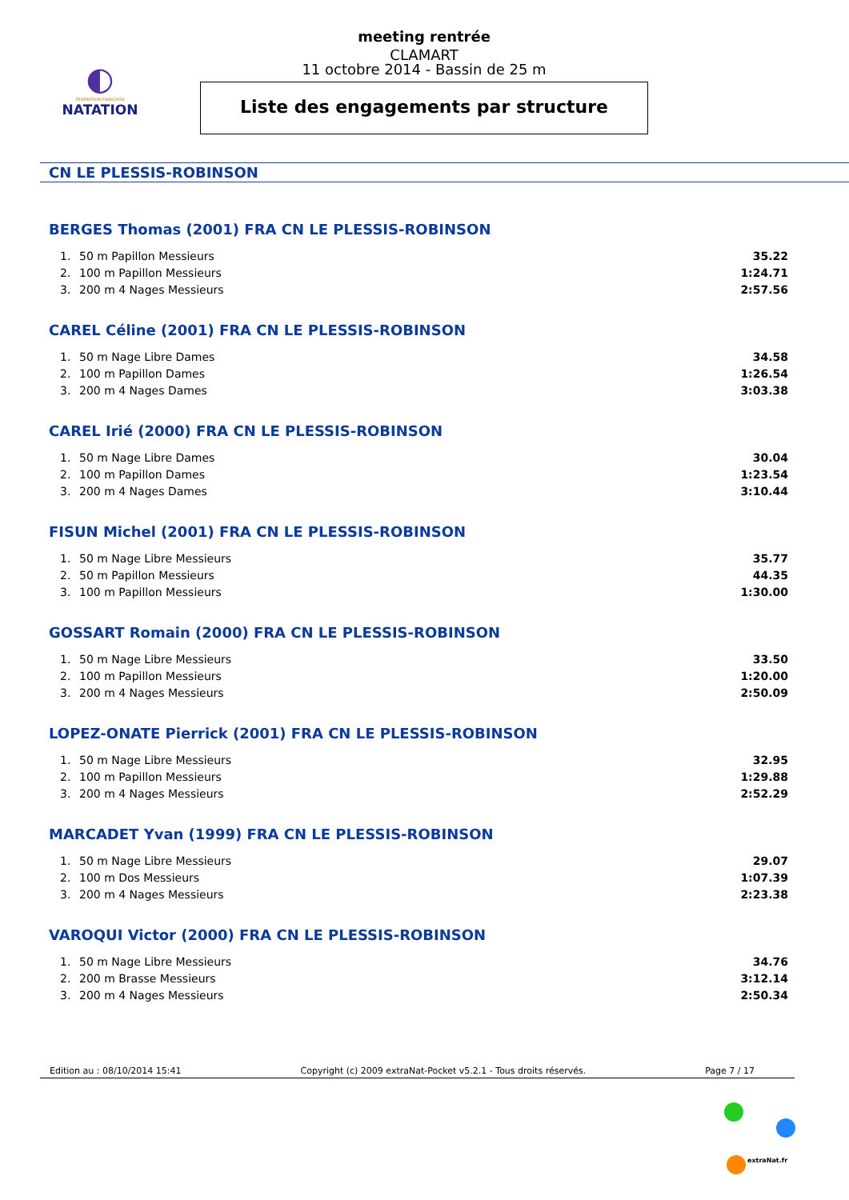◐
FÉDÉRATION FRANÇAISE
NATATION
meeting rentrée
CLAMART
11 octobre 2014 - Bassin de 25 m
Liste des engagements par structure
CN LE PLESSIS-ROBINSON
BERGES Thomas (2001) FRA CN LE PLESSIS-ROBINSON
| 1. | 50 m Papillon Messieurs | 35.22 |
| 2. | 100 m Papillon Messieurs | 1:24.71 |
| 3. | 200 m 4 Nages Messieurs | 2:57.56 |
CAREL Céline (2001) FRA CN LE PLESSIS-ROBINSON
| 1. | 50 m Nage Libre Dames | 34.58 |
| 2. | 100 m Papillon Dames | 1:26.54 |
| 3. | 200 m 4 Nages Dames | 3:03.38 |
CAREL Irié (2000) FRA CN LE PLESSIS-ROBINSON
| 1. | 50 m Nage Libre Dames | 30.04 |
| 2. | 100 m Papillon Dames | 1:23.54 |
| 3. | 200 m 4 Nages Dames | 3:10.44 |
FISUN Michel (2001) FRA CN LE PLESSIS-ROBINSON
| 1. | 50 m Nage Libre Messieurs | 35.77 |
| 2. | 50 m Papillon Messieurs | 44.35 |
| 3. | 100 m Papillon Messieurs | 1:30.00 |
GOSSART Romain (2000) FRA CN LE PLESSIS-ROBINSON
| 1. | 50 m Nage Libre Messieurs | 33.50 |
| 2. | 100 m Papillon Messieurs | 1:20.00 |
| 3. | 200 m 4 Nages Messieurs | 2:50.09 |
LOPEZ-ONATE Pierrick (2001) FRA CN LE PLESSIS-ROBINSON
| 1. | 50 m Nage Libre Messieurs | 32.95 |
| 2. | 100 m Papillon Messieurs | 1:29.88 |
| 3. | 200 m 4 Nages Messieurs | 2:52.29 |
MARCADET Yvan (1999) FRA CN LE PLESSIS-ROBINSON
| 1. | 50 m Nage Libre Messieurs | 29.07 |
| 2. | 100 m Dos Messieurs | 1:07.39 |
| 3. | 200 m 4 Nages Messieurs | 2:23.38 |
VAROQUI Victor (2000) FRA CN LE PLESSIS-ROBINSON
| 1. | 50 m Nage Libre Messieurs | 34.76 |
| 2. | 200 m Brasse Messieurs | 3:12.14 |
| 3. | 200 m 4 Nages Messieurs | 2:50.34 |
Edition au : 08/10/2014 15:41 Copyright (c) 2009 extraNat-Pocket v5.2.1 - Tous droits réservés. Page 7 / 17
extraNat.fr